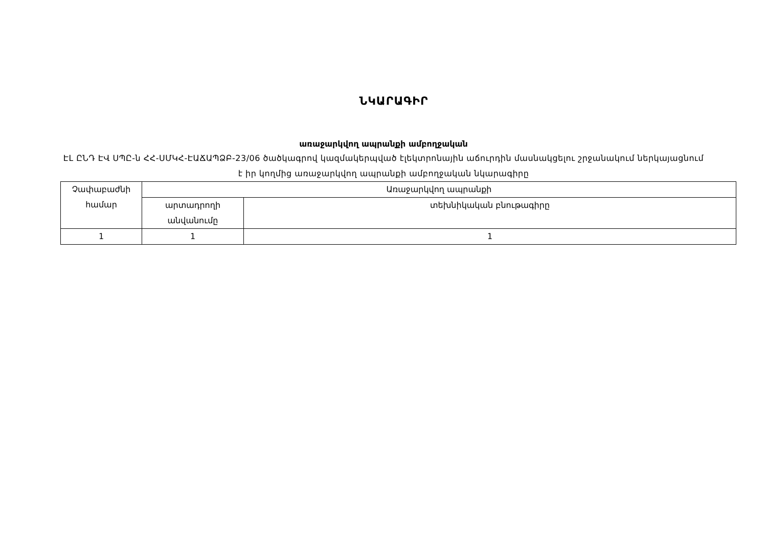ՆԿԱՐԱԳԻՐ
առաջարկվող ապրանքի ամբողջական
ԷԼ ԸՆԴ ԷՎ ՍՊԸ-ն ՀՀ-ՍՄԿՀ-ԷԱՃԱՊՁԲ-23/06 ծածկագրով կազմակերպված էլեկտրոնային աճուրդին մասնակցելու շրջանակում ներկայացնում է իր կողմից առաջարկվող ապրանքի ամբողջական նկարագիրը
| Չափաբաժնի համար | Առաջարկվող ապրանքի | |
| --- | --- | --- |
| | արտադրողի անվանումը | տեխնիկական բնութագիրը |
| 1 | 1 | 1 |